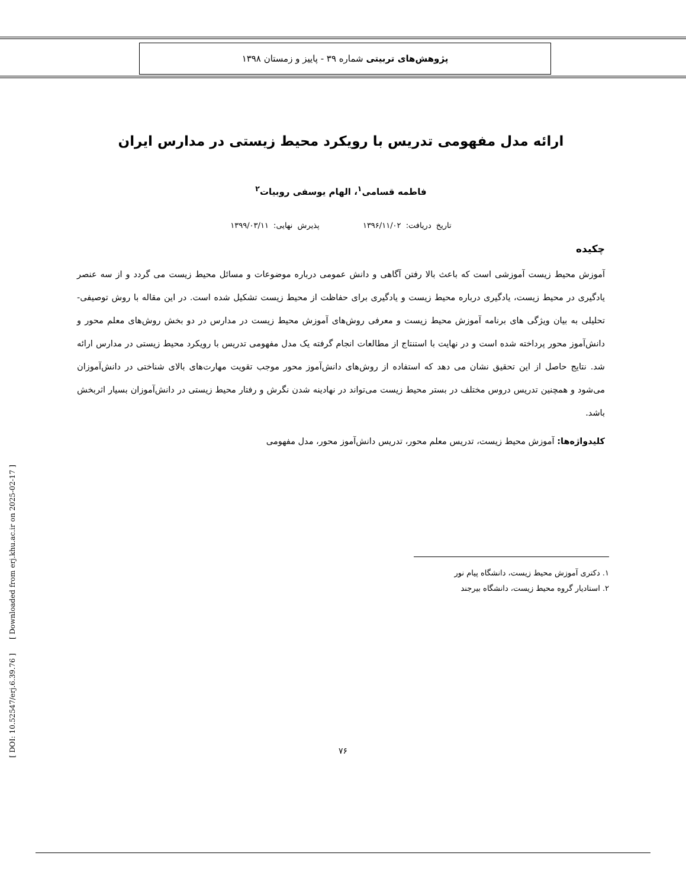پژوهش‌های تربیتی شماره ۳۹ - پاییز و زمستان ۱۳۹۸
ارائه مدل مفهومی تدریس با رویکرد محیط زیستی در مدارس ایران
فاطمه قسامی<sup>۱</sup>، الهام یوسفی روبیات<sup>۲</sup>
تاریخ دریافت: ۱۳۹۶/۱۱/۰۲ پذیرش نهایی: ۱۳۹۹/۰۳/۱۱
چکیده
آموزش محیط زیست آموزشی است که باعث بالا رفتن آگاهی و دانش عمومی درباره موضوعات و مسائل محیط زیست می گردد و از سه عنصر یادگیری در محیط زیست، یادگیری درباره محیط زیست و یادگیری برای حفاظت از محیط زیست تشکیل شده است. در این مقاله با روش توصیفی- تحلیلی به بیان ویژگی های برنامه آموزش محیط زیست و معرفی روش‌های آموزش محیط زیست در مدارس در دو بخش روش‌های معلم محور و دانش‌آموز محور پرداخته شده است و در نهایت با استنتاج از مطالعات انجام گرفته یک مدل مفهومی تدریس با رویکرد محیط زیستی در مدارس ارائه شد. نتایج حاصل از این تحقیق نشان می دهد که استفاده از روش‌های دانش‌آموز محور موجب تقویت مهارت‌های بالای شناختی در دانش‌آموزان می‌شود و همچنین تدریس دروس مختلف در بستر محیط زیست می‌تواند در نهادینه شدن نگرش و رفتار محیط زیستی در دانش‌آموزان بسیار اثربخش باشد.
کلیدواژه‌ها: آموزش محیط زیست، تدریس معلم محور، تدریس دانش‌آموز محور، مدل مفهومی
۱. دکتری آموزش محیط زیست، دانشگاه پیام نور
۲. استادیار گروه محیط زیست، دانشگاه بیرجند
[ Downloaded from erj.khu.ac.ir on 2025-02-17 ]
[ DOI: 10.52547/erj.6.39.76 ]
۷۶